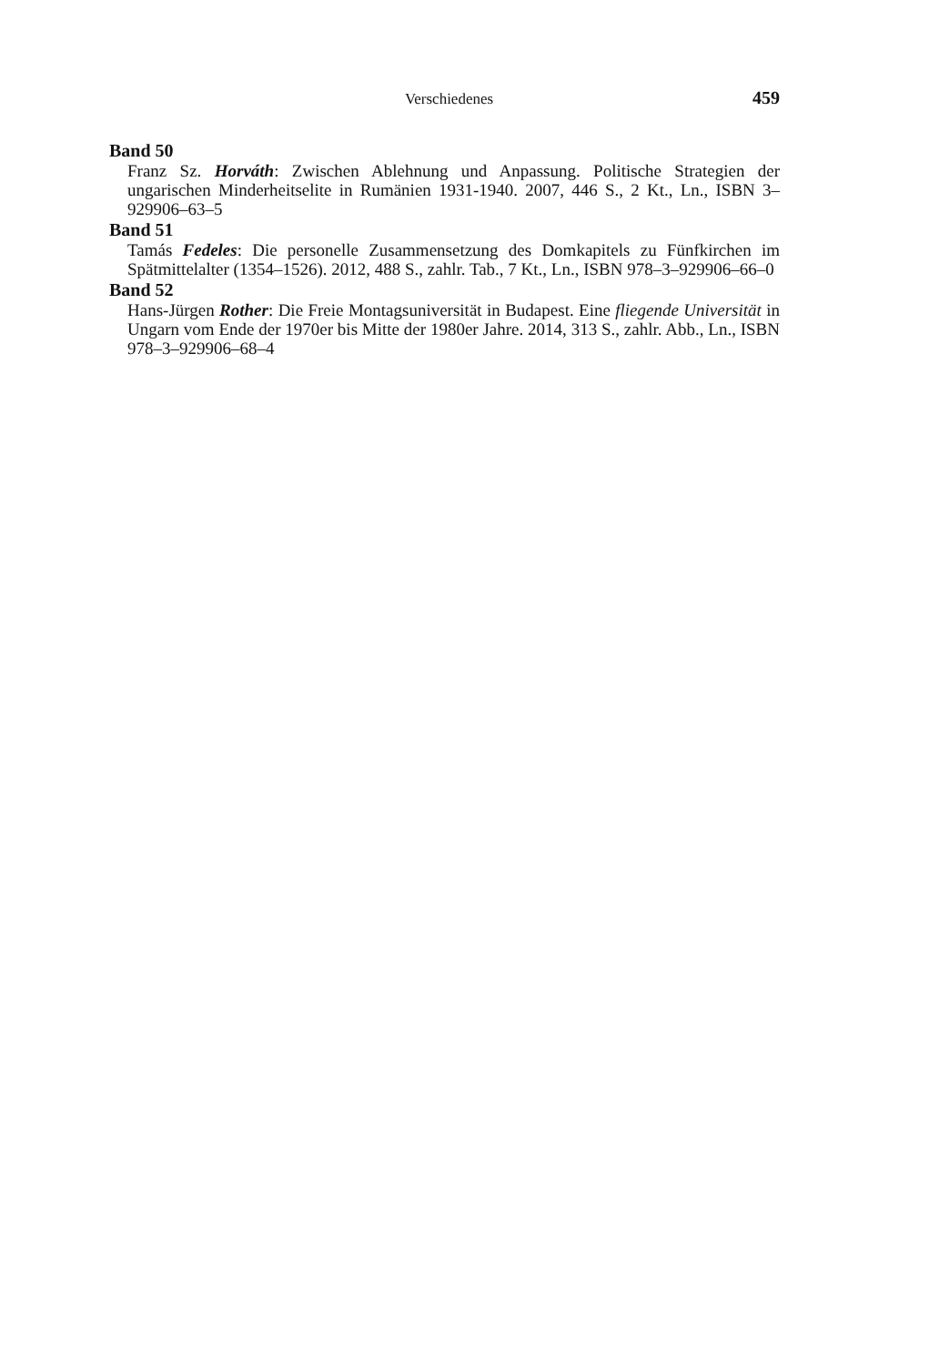Verschiedenes 459
Band 50
Franz Sz. Horváth: Zwischen Ablehnung und Anpassung. Politische Strategien der ungarischen Minderheitselite in Rumänien 1931-1940. 2007, 446 S., 2 Kt., Ln., ISBN 3–929906–63–5
Band 51
Tamás Fedeles: Die personelle Zusammensetzung des Domkapitels zu Fünfkirchen im Spätmittelalter (1354–1526). 2012, 488 S., zahlr. Tab., 7 Kt., Ln., ISBN 978–3–929906–66–0
Band 52
Hans-Jürgen Rother: Die Freie Montagsuniversität in Budapest. Eine fliegende Universität in Ungarn vom Ende der 1970er bis Mitte der 1980er Jahre. 2014, 313 S., zahlr. Abb., Ln., ISBN 978–3–929906–68–4